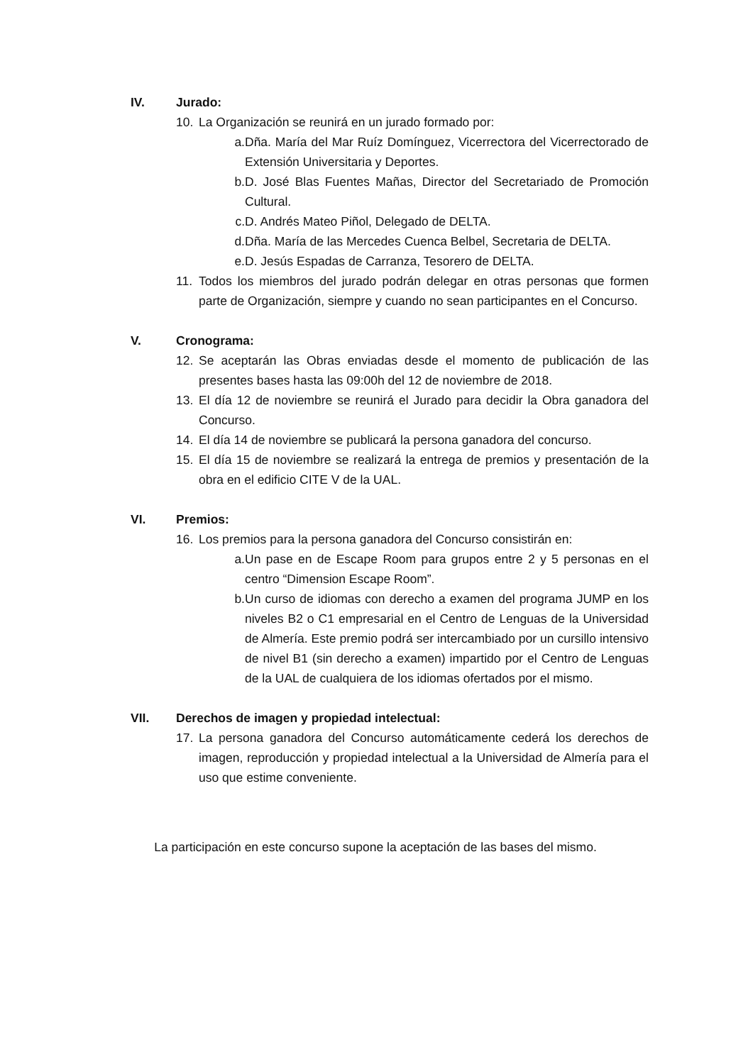IV. Jurado:
10. La Organización se reunirá en un jurado formado por:
a. Dña. María del Mar Ruíz Domínguez, Vicerrectora del Vicerrectorado de Extensión Universitaria y Deportes.
b. D. José Blas Fuentes Mañas, Director del Secretariado de Promoción Cultural.
c. D. Andrés Mateo Piñol, Delegado de DELTA.
d. Dña. María de las Mercedes Cuenca Belbel, Secretaria de DELTA.
e. D. Jesús Espadas de Carranza, Tesorero de DELTA.
11. Todos los miembros del jurado podrán delegar en otras personas que formen parte de Organización, siempre y cuando no sean participantes en el Concurso.
V. Cronograma:
12. Se aceptarán las Obras enviadas desde el momento de publicación de las presentes bases hasta las 09:00h del 12 de noviembre de 2018.
13. El día 12 de noviembre se reunirá el Jurado para decidir la Obra ganadora del Concurso.
14. El día 14 de noviembre se publicará la persona ganadora del concurso.
15. El día 15 de noviembre se realizará la entrega de premios y presentación de la obra en el edificio CITE V de la UAL.
VI. Premios:
16. Los premios para la persona ganadora del Concurso consistirán en:
a. Un pase en de Escape Room para grupos entre 2 y 5 personas en el centro “Dimension Escape Room”.
b. Un curso de idiomas con derecho a examen del programa JUMP en los niveles B2 o C1 empresarial en el Centro de Lenguas de la Universidad de Almería. Este premio podrá ser intercambiado por un cursillo intensivo de nivel B1 (sin derecho a examen) impartido por el Centro de Lenguas de la UAL de cualquiera de los idiomas ofertados por el mismo.
VII. Derechos de imagen y propiedad intelectual:
17. La persona ganadora del Concurso automáticamente cederá los derechos de imagen, reproducción y propiedad intelectual a la Universidad de Almería para el uso que estime conveniente.
La participación en este concurso supone la aceptación de las bases del mismo.